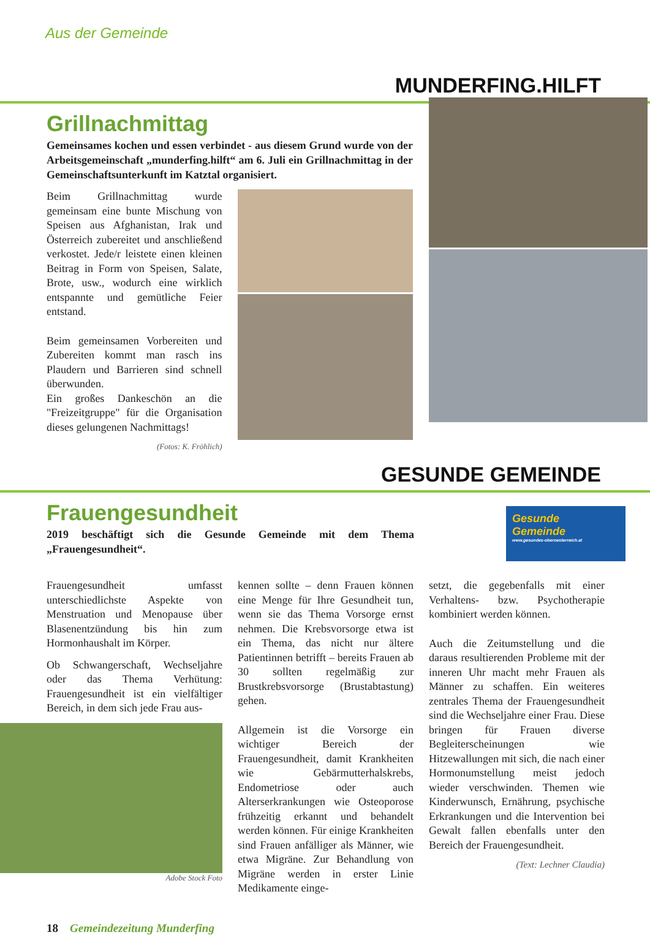Aus der Gemeinde
MUNDERFING.HILFT
Grillnachmittag
Gemeinsames kochen und essen verbindet - aus diesem Grund wurde von der Arbeitsgemeinschaft „munderfing.hilft“ am 6. Juli ein Grillnachmittag in der Gemeinschaftsunterkunft im Katztal organisiert.
Beim Grillnachmittag wurde gemeinsam eine bunte Mischung von Speisen aus Afghanistan, Irak und Österreich zubereitet und anschließend verkostet. Jede/r leistete einen kleinen Beitrag in Form von Speisen, Salate, Brote, usw., wodurch eine wirklich entspannte und gemütliche Feier entstand.
Beim gemeinsamen Vorbereiten und Zubereiten kommt man rasch ins Plaudern und Barrieren sind schnell überwunden.
Ein großes Dankeschön an die "Freizeitgruppe" für die Organisation dieses gelungenen Nachmittags!
(Fotos: K. Fröhlich)
GESUNDE GEMEINDE
Frauengesundheit
2019 beschäftigt sich die Gesunde Gemeinde mit dem Thema „Frauengesundheit“.
Gesunde
Gemeinde
www.gesundes-oberoesterreich.at
Frauengesundheit umfasst unterschiedlichste Aspekte von Menstruation und Menopause über Blasenentzündung bis hin zum Hormonhaushalt im Körper.
Ob Schwangerschaft, Wechseljahre oder das Thema Verhütung: Frauengesundheit ist ein vielfältiger Bereich, in dem sich jede Frau aus-
Adobe Stock Foto
kennen sollte – denn Frauen können eine Menge für Ihre Gesundheit tun, wenn sie das Thema Vorsorge ernst nehmen. Die Krebsvorsorge etwa ist ein Thema, das nicht nur ältere Patientinnen betrifft – bereits Frauen ab 30 sollten regelmäßig zur Brustkrebsvorsorge (Brustabtastung) gehen.
Allgemein ist die Vorsorge ein wichtiger Bereich der Frauengesundheit, damit Krankheiten wie Gebärmutterhalskrebs, Endometriose oder auch Alterserkrankungen wie Osteoporose frühzeitig erkannt und behandelt werden können. Für einige Krankheiten sind Frauen anfälliger als Männer, wie etwa Migräne. Zur Behandlung von Migräne werden in erster Linie Medikamente einge-
setzt, die gegebenfalls mit einer Verhaltens- bzw. Psychotherapie kombiniert werden können.
Auch die Zeitumstellung und die daraus resultierenden Probleme mit der inneren Uhr macht mehr Frauen als Männer zu schaffen. Ein weiteres zentrales Thema der Frauengesundheit sind die Wechseljahre einer Frau. Diese bringen für Frauen diverse Begleiterscheinungen wie Hitzewallungen mit sich, die nach einer Hormonumstellung meist jedoch wieder verschwinden. Themen wie Kinderwunsch, Ernährung, psychische Erkrankungen und die Intervention bei Gewalt fallen ebenfalls unter den Bereich der Frauengesundheit.
(Text: Lechner Claudia)
18 Gemeindezeitung Munderfing